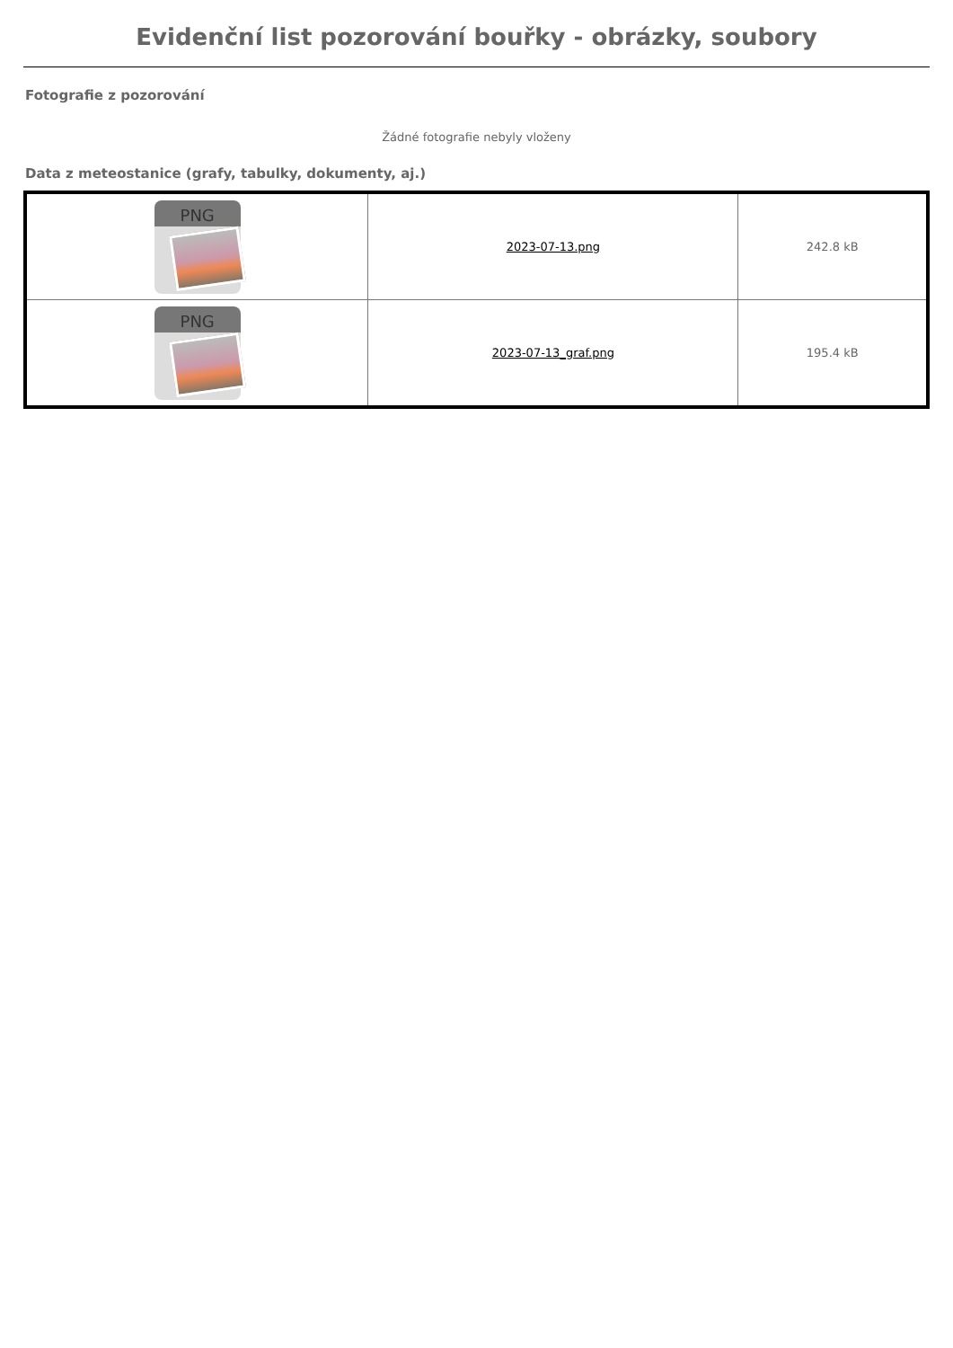Evidenční list pozorování bouřky - obrázky, soubory
Fotografie z pozorování
Žádné fotografie nebyly vloženy
Data z meteostanice (grafy, tabulky, dokumenty, aj.)
| PNG | 2023-07-13.png | 242.8 kB |
| PNG | 2023-07-13_graf.png | 195.4 kB |